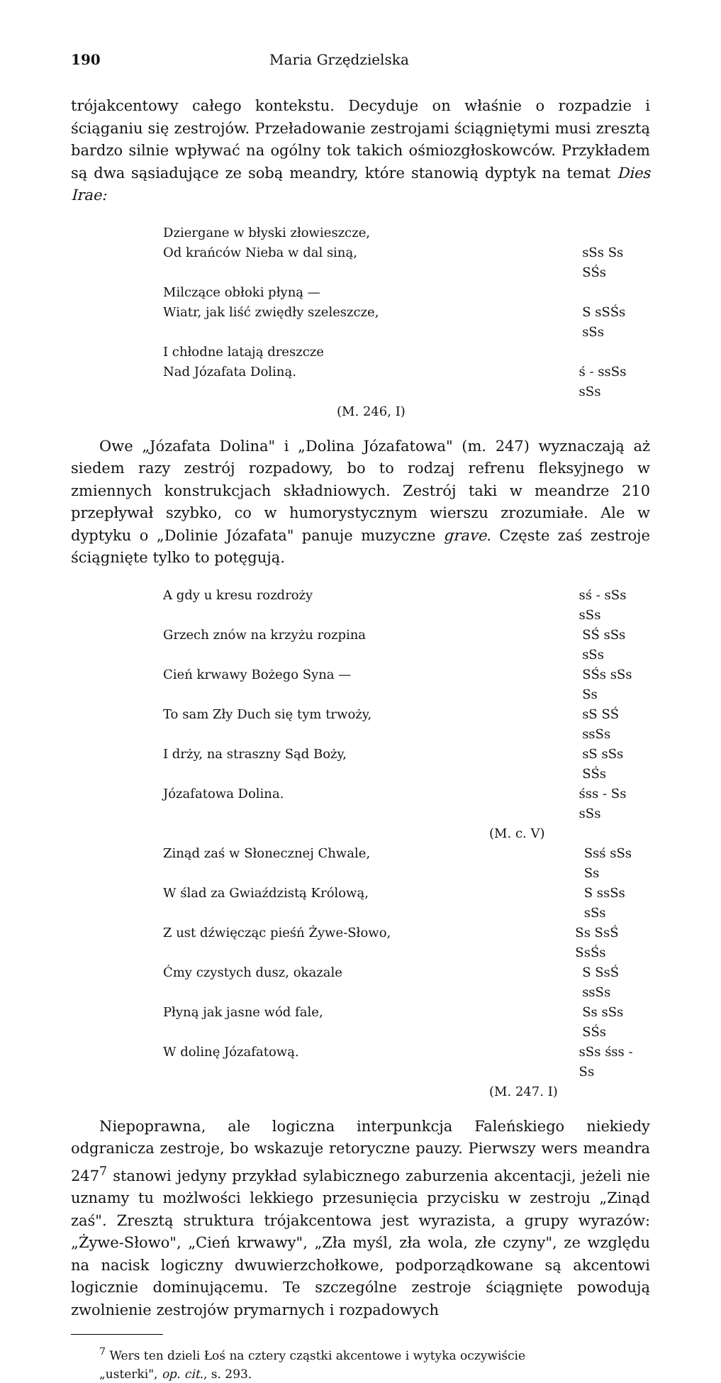190 Maria Grzędzielska
trójakcentowy całego kontekstu. Decyduje on właśnie o rozpadzie i ściąganiu się zestrojów. Przeładowanie zestrojami ściągniętymi musi zresztą bardzo silnie wpływać na ogólny tok takich ośmiozgłoskowców. Przykładem są dwa sąsiadujące ze sobą meandry, które stanowią dyptyk na temat Dies Irae:
Dziergane w błyski złowieszcze,
Od krańców Nieba w dal siną, sSs Ss SŚs
Milczące obłoki płyną —
Wiatr, jak liść zwiędły szeleszcze, S sSŚs sSs
I chłodne latają dreszcze
Nad Józafata Doliną. ś - ssSs sSs
(M. 246, I)
Owe „Józafata Dolina" i „Dolina Józafatowa" (m. 247) wyznaczają aż siedem razy zestrój rozpadowy, bo to rodzaj refrenu fleksyjnego w zmiennych konstrukcjach składniowych. Zestrój taki w meandrze 210 przepływał szybko, co w humorystycznym wierszu zrozumiałe. Ale w dyptyku o „Dolinie Józafata" panuje muzyczne grave. Częste zaś zestroje ściągnięte tylko to potęgują.
A gdy u kresu rozdroży sś - sSs sSs
Grzech znów na krzyżu rozpina SŚ sSs sSs
Cień krwawy Bożego Syna — SŚs sSs Ss
To sam Zły Duch się tym trwoży, sS SŚ ssSs
I drży, na straszny Sąd Boży, sS sSs SŚs
Józafatowa Dolina. śss - Ss sSs
(M. c. V)
Zinąd zaś w Słonecznej Chwale, Ssś sSs Ss
W ślad za Gwiaździstą Królową, S ssSs sSs
Z ust dźwięcząc pieśń Żywe-Słowo, Ss SsŚ SsŚs
Ćmy czystych dusz, okazale S SsŚ ssSs
Płyną jak jasne wód fale, Ss sSs SŚs
W dolinę Józafatową. sSs śss - Ss
(M. 247. I)
Niepoprawna, ale logiczna interpunkcja Faleńskiego niekiedy odgranicza zestroje, bo wskazuje retoryczne pauzy. Pierwszy wers meandra 247<sup>7</sup> stanowi jedyny przykład sylabicznego zaburzenia akcentacji, jeżeli nie uznamy tu możlwości lekkiego przesunięcia przycisku w zestroju „Zinąd zaś". Zresztą struktura trójakcentowa jest wyrazista, a grupy wyrazów: „Żywe-Słowo", „Cień krwawy", „Zła myśl, zła wola, złe czyny", ze względu na nacisk logiczny dwuwierzchołkowe, podporządkowane są akcentowi logicznie dominującemu. Te szczególne zestroje ściągnięte powodują zwolnienie zestrojów prymarnych i rozpadowych
<sup>7</sup> Wers ten dzieli Łoś na cztery cząstki akcentowe i wytyka oczywiście
„usterki", op. cit., s. 293.